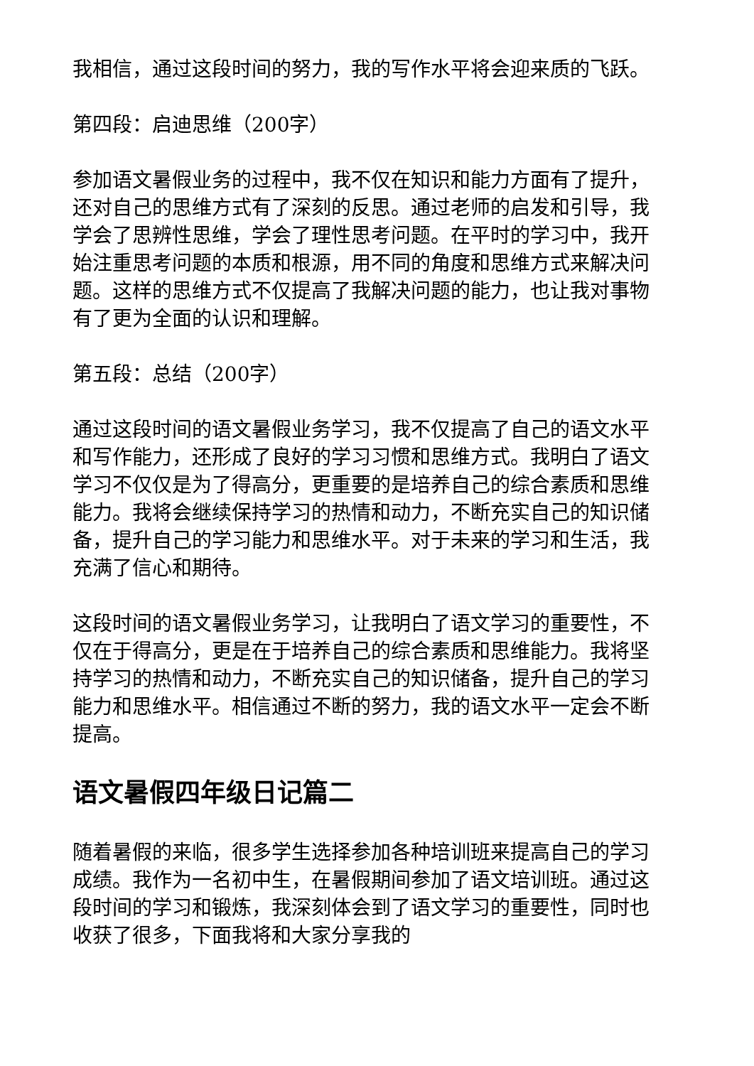我相信，通过这段时间的努力，我的写作水平将会迎来质的飞跃。
第四段：启迪思维（200字）
参加语文暑假业务的过程中，我不仅在知识和能力方面有了提升，还对自己的思维方式有了深刻的反思。通过老师的启发和引导，我学会了思辨性思维，学会了理性思考问题。在平时的学习中，我开始注重思考问题的本质和根源，用不同的角度和思维方式来解决问题。这样的思维方式不仅提高了我解决问题的能力，也让我对事物有了更为全面的认识和理解。
第五段：总结（200字）
通过这段时间的语文暑假业务学习，我不仅提高了自己的语文水平和写作能力，还形成了良好的学习习惯和思维方式。我明白了语文学习不仅仅是为了得高分，更重要的是培养自己的综合素质和思维能力。我将会继续保持学习的热情和动力，不断充实自己的知识储备，提升自己的学习能力和思维水平。对于未来的学习和生活，我充满了信心和期待。
这段时间的语文暑假业务学习，让我明白了语文学习的重要性，不仅在于得高分，更是在于培养自己的综合素质和思维能力。我将坚持学习的热情和动力，不断充实自己的知识储备，提升自己的学习能力和思维水平。相信通过不断的努力，我的语文水平一定会不断提高。
语文暑假四年级日记篇二
随着暑假的来临，很多学生选择参加各种培训班来提高自己的学习成绩。我作为一名初中生，在暑假期间参加了语文培训班。通过这段时间的学习和锻炼，我深刻体会到了语文学习的重要性，同时也收获了很多，下面我将和大家分享我的